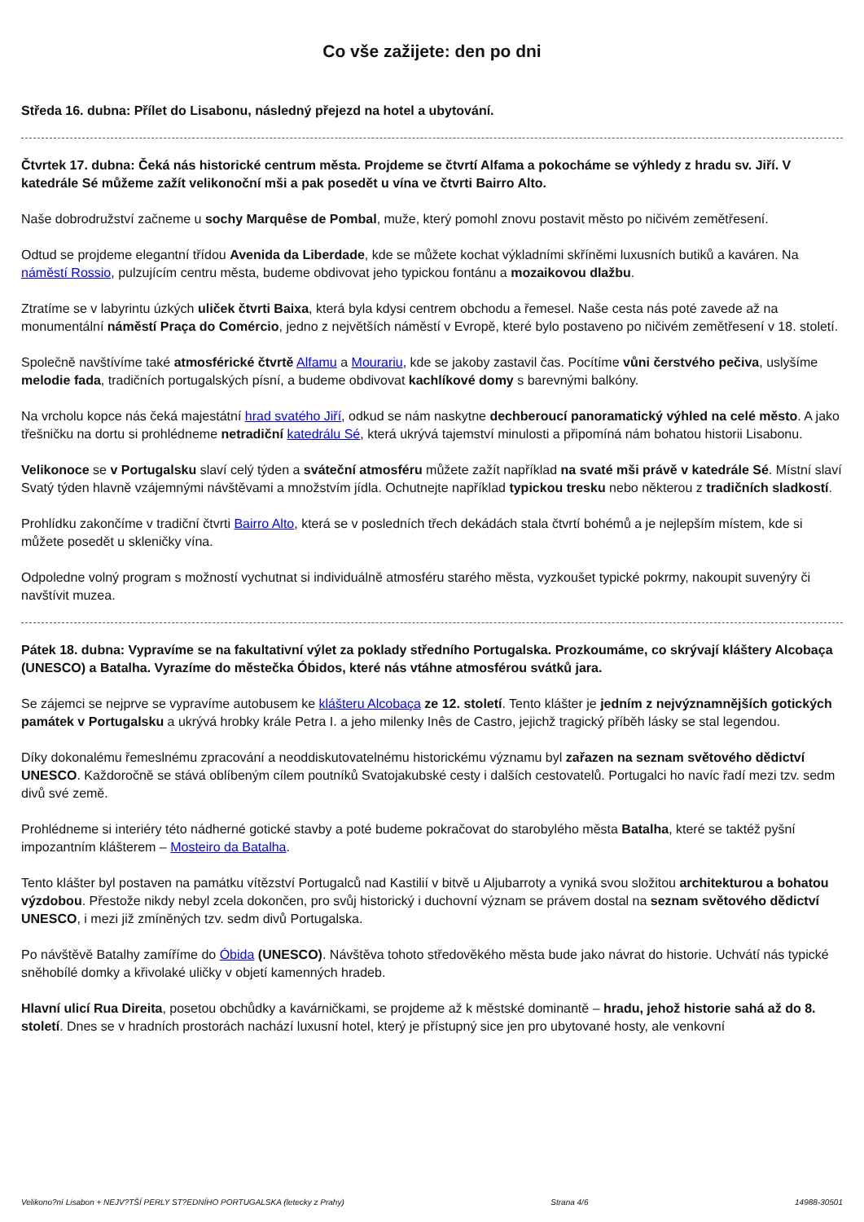Co vše zažijete: den po dni
Středa 16. dubna: Přílet do Lisabonu, následný přejezd na hotel a ubytování.
Čtvrtek 17. dubna: Čeká nás historické centrum města. Projdeme se čtvrtí Alfama a pokocháme se výhledy z hradu sv. Jiří. V katedrále Sé můžeme zažít velikonoční mši a pak posedět u vína ve čtvrti Bairro Alto.
Naše dobrodružství začneme u sochy Marquêse de Pombal, muže, který pomohl znovu postavit město po ničivém zemětřesení.
Odtud se projdeme elegantní třídou Avenida da Liberdade, kde se můžete kochat výkladními skříněmi luxusních butiků a kaváren. Na náměstí Rossio, pulzujícím centru města, budeme obdivovat jeho typickou fontánu a mozaikovou dlažbu.
Ztratíme se v labyrintu úzkých uliček čtvrti Baixa, která byla kdysi centrem obchodu a řemesel. Naše cesta nás poté zavede až na monumentální náměstí Praça do Comércio, jedno z největších náměstí v Evropě, které bylo postaveno po ničivém zemětřesení v 18. století.
Společně navštívíme také atmosférické čtvrtě Alfamu a Mourariu, kde se jakoby zastavil čas. Pocítíme vůni čerstvého pečiva, uslyšíme melodie fada, tradičních portugalských písní, a budeme obdivovat kachlíkové domy s barevnými balkóny.
Na vrcholu kopce nás čeká majestátní hrad svatého Jiří, odkud se nám naskytne dechberoucí panoramatický výhled na celé město. A jako třešničku na dortu si prohlédneme netradiční katedrálu Sé, která ukrývá tajemství minulosti a připomíná nám bohatou historii Lisabonu.
Velikonoce se v Portugalsku slaví celý týden a sváteční atmosféru můžete zažít například na svaté mši právě v katedrále Sé. Místní slaví Svatý týden hlavně vzájemnými návštěvami a množstvím jídla. Ochutnejte například typickou tresku nebo některou z tradičních sladkostí.
Prohlídku zakončíme v tradiční čtvrti Bairro Alto, která se v posledních třech dekádách stala čtvrtí bohémů a je nejlepším místem, kde si můžete posedět u skleničky vína.
Odpoledne volný program s možností vychutnat si individuálně atmosféru starého města, vyzkoušet typické pokrmy, nakoupit suvenýry či navštívit muzea.
Pátek 18. dubna: Vypravíme se na fakultativní výlet za poklady středního Portugalska. Prozkoumáme, co skrývají kláštery Alcobaça (UNESCO) a Batalha. Vyrazíme do městečka Óbidos, které nás vtáhne atmosférou svátků jara.
Se zájemci se nejprve se vypravíme autobusem ke klášteru Alcobaça ze 12. století. Tento klášter je jedním z nejvýznamnějších gotických památek v Portugalsku a ukrývá hrobky krále Petra I. a jeho milenky Inês de Castro, jejichž tragický příběh lásky se stal legendou.
Díky dokonalému řemeslnému zpracování a neoddiskutovatelnému historickému významu byl zařazen na seznam světového dědictví UNESCO. Každoročně se stává oblíbeným cílem poutníků Svatojakubské cesty i dalších cestovatelů. Portugalci ho navíc řadí mezi tzv. sedm divů své země.
Prohlédneme si interiéry této nádherné gotické stavby a poté budeme pokračovat do starobylého města Batalha, které se taktéž pyšní impozantním klášterem – Mosteiro da Batalha.
Tento klášter byl postaven na památku vítězství Portugalců nad Kastilií v bitvě u Aljubarroty a vyniká svou složitou architekturou a bohatou výzdobou. Přestože nikdy nebyl zcela dokončen, pro svůj historický i duchovní význam se právem dostal na seznam světového dědictví UNESCO, i mezi již zmíněných tzv. sedm divů Portugalska.
Po návštěvě Batalhy zamíříme do Óbida (UNESCO). Návštěva tohoto středověkého města bude jako návrat do historie. Uchvátí nás typické sněhobílé domky a křivolaké uličky v objetí kamenných hradeb.
Hlavní ulicí Rua Direita, posetou obchůdky a kavárničkami, se projdeme až k městské dominantě – hradu, jehož historie sahá až do 8. století. Dnes se v hradních prostorách nachází luxusní hotel, který je přístupný sice jen pro ubytované hosty, ale venkovní
Velikono?ní Lisabon + NEJV?TŠÍ PERLY ST?EDNÍHO PORTUGALSKA (letecky z Prahy) Strana 4/6 14988-30501